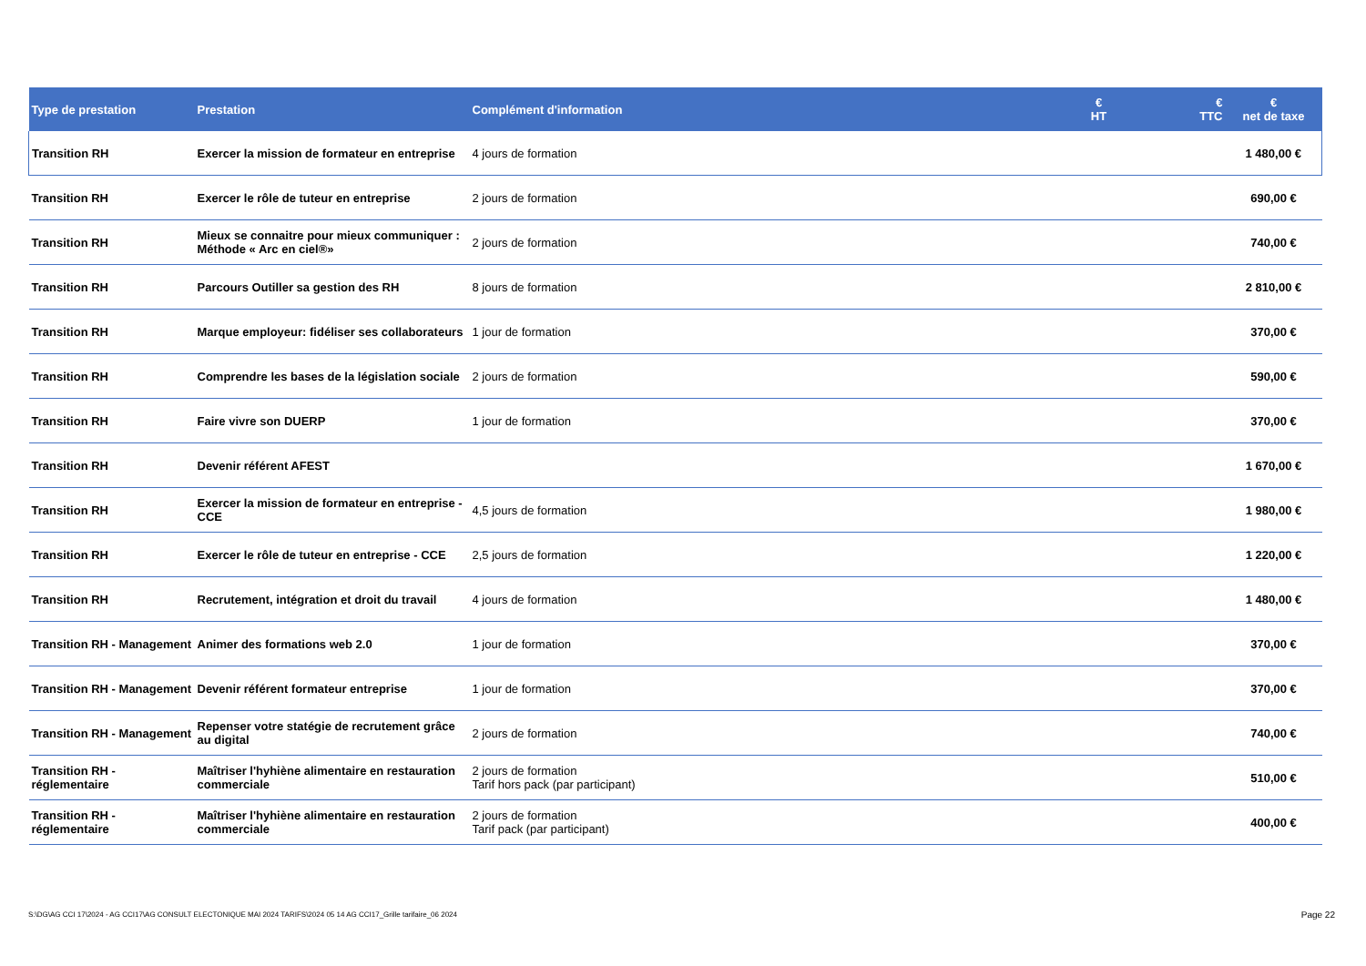| Type de prestation | Prestation | Complément d'information | € HT | € TTC | € net de taxe |
| --- | --- | --- | --- | --- | --- |
| Transition RH | Exercer la mission de formateur en entreprise | 4 jours de formation | | | 1 480,00 € |
| Transition RH | Exercer le rôle de tuteur en entreprise | 2 jours de formation | | | 690,00 € |
| Transition RH | Mieux se connaitre pour mieux communiquer : Méthode « Arc en ciel®» | 2 jours de formation | | | 740,00 € |
| Transition RH | Parcours Outiller sa gestion des RH | 8 jours de formation | | | 2 810,00 € |
| Transition RH | Marque employeur: fidéliser ses collaborateurs | 1 jour de formation | | | 370,00 € |
| Transition RH | Comprendre les bases de la législation sociale | 2 jours de formation | | | 590,00 € |
| Transition RH | Faire vivre son DUERP | 1 jour de formation | | | 370,00 € |
| Transition RH | Devenir référent AFEST | | | | 1 670,00 € |
| Transition RH | Exercer la mission de formateur en entreprise - CCE | 4,5 jours de formation | | | 1 980,00 € |
| Transition RH | Exercer le rôle de tuteur en entreprise - CCE | 2,5 jours de formation | | | 1 220,00 € |
| Transition RH | Recrutement, intégration et droit du travail | 4 jours de formation | | | 1 480,00 € |
| Transition RH - Management | Animer des formations web 2.0 | 1 jour de formation | | | 370,00 € |
| Transition RH - Management | Devenir référent formateur entreprise | 1 jour de formation | | | 370,00 € |
| Transition RH - Management | Repenser votre statégie de recrutement grâce au digital | 2 jours de formation | | | 740,00 € |
| Transition RH - réglementaire | Maîtriser l'hyhiène alimentaire en restauration commerciale | 2 jours de formation Tarif hors pack (par participant) | | | 510,00 € |
| Transition RH - réglementaire | Maîtriser l'hyhiène alimentaire en restauration commerciale | 2 jours de formation Tarif pack (par participant) | | | 400,00 € |
S:\DG\AG CCI 17\2024 - AG CCI17\AG CONSULT ELECTONIQUE MAI 2024 TARIFS\2024 05 14 AG CCI17_Grille tarifaire_06 2024
Page 22